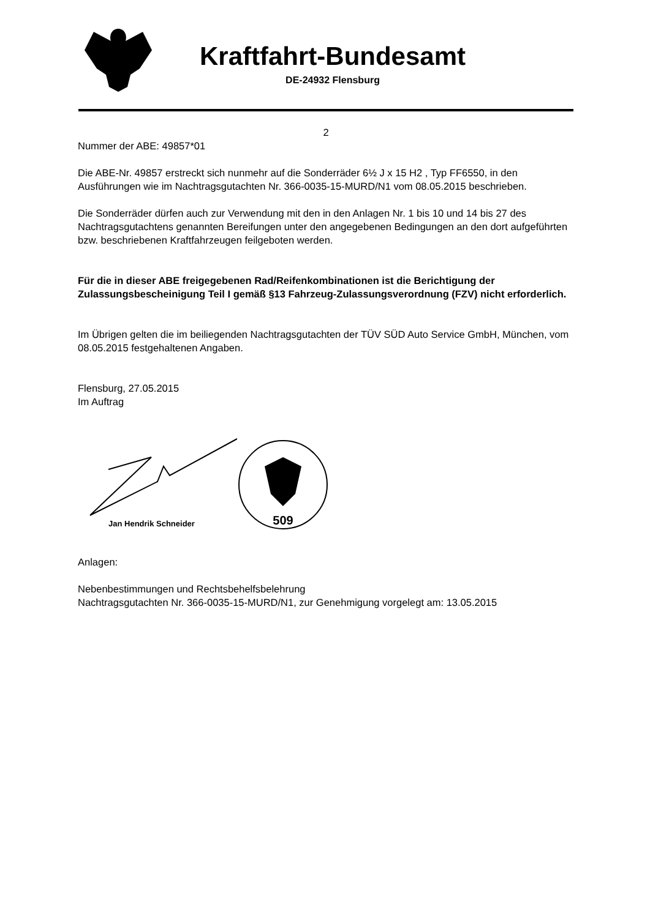Kraftfahrt-Bundesamt
DE-24932 Flensburg
2
Nummer der ABE: 49857*01
Die ABE-Nr. 49857 erstreckt sich nunmehr auf die Sonderräder 6½ J x 15 H2 , Typ FF6550, in den Ausführungen wie im Nachtragsgutachten Nr. 366-0035-15-MURD/N1 vom 08.05.2015 beschrieben.
Die Sonderräder dürfen auch zur Verwendung mit den in den Anlagen Nr. 1 bis 10 und 14 bis 27 des Nachtragsgutachtens genannten Bereifungen unter den angegebenen Bedingungen an den dort aufgeführten bzw. beschriebenen Kraftfahrzeugen feilgeboten werden.
Für die in dieser ABE freigegebenen Rad/Reifenkombinationen ist die Berichtigung der Zulassungsbescheinigung Teil I gemäß §13 Fahrzeug-Zulassungsverordnung (FZV) nicht erforderlich.
Im Übrigen gelten die im beiliegenden Nachtragsgutachten der TÜV SÜD Auto Service GmbH, München, vom 08.05.2015 festgehaltenen Angaben.
Flensburg, 27.05.2015
Im Auftrag
Jan Hendrik Schneider
509
Anlagen:
Nebenbestimmungen und Rechtsbehelfsbelehrung
Nachtragsgutachten Nr. 366-0035-15-MURD/N1, zur Genehmigung vorgelegt am: 13.05.2015